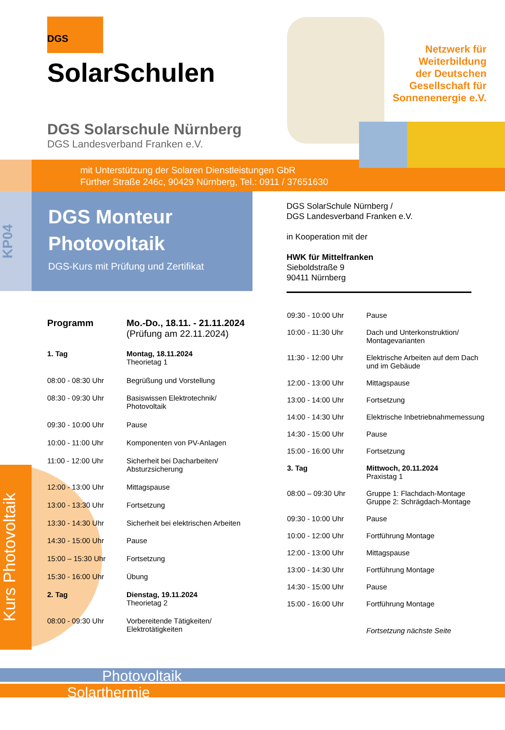DGS
SolarSchulen
Netzwerk für
Weiterbildung
der Deutschen
Gesellschaft für
Sonnenenergie e.V.
DGS Solarschule Nürnberg
DGS Landesverband Franken e.V.
mit Unterstützung der Solaren Dienstleistungen GbR
Fürther Straße 246c, 90429 Nürnberg, Tel.: 0911 / 37651630
KP04
DGS Monteur
Photovoltaik
DGS-Kurs mit Prüfung und Zertifikat
DGS SolarSchule Nürnberg /
DGS Landesverband Franken e.V.
in Kooperation mit der
HWK für Mittelfranken
Sieboldstraße 9
90411 Nürnberg
Kurs Photovoltaik
| Programm | Mo.-Do., 18.11. - 21.11.2024 (Prüfung am 22.11.2024) |
| 1. Tag | Montag, 18.11.2024 Theorietag 1 |
| 08:00 - 08:30 Uhr | Begrüßung und Vorstellung |
| 08:30 - 09:30 Uhr | Basiswissen Elektrotechnik/ Photovoltaik |
| 09:30 - 10:00 Uhr | Pause |
| 10:00 - 11:00 Uhr | Komponenten von PV-Anlagen |
| 11:00 - 12:00 Uhr | Sicherheit bei Dacharbeiten/ Absturzsicherung |
| 12:00 - 13:00 Uhr | Mittagspause |
| 13:00 - 13:30 Uhr | Fortsetzung |
| 13:30 - 14:30 Uhr | Sicherheit bei elektrischen Arbeiten |
| 14:30 - 15:00 Uhr | Pause |
| 15:00 – 15:30 Uhr | Fortsetzung |
| 15:30 - 16:00 Uhr | Übung |
| 2. Tag | Dienstag, 19.11.2024 Theorietag 2 |
| 08:00 - 09:30 Uhr | Vorbereitende Tätigkeiten/ Elektrotätigkeiten |
| 09:30 - 10:00 Uhr | Pause |
| 10:00 - 11:30 Uhr | Dach und Unterkonstruktion/ Montagevarianten |
| 11:30 - 12:00 Uhr | Elektrische Arbeiten auf dem Dach und im Gebäude |
| 12:00 - 13:00 Uhr | Mittagspause |
| 13:00 - 14:00 Uhr | Fortsetzung |
| 14:00 - 14:30 Uhr | Elektrische Inbetriebnahmemessung |
| 14:30 - 15:00 Uhr | Pause |
| 15:00 - 16:00 Uhr | Fortsetzung |
| 3. Tag | Mittwoch, 20.11.2024 Praxistag 1 |
| 08:00 – 09:30 Uhr | Gruppe 1: Flachdach-Montage Gruppe 2: Schrägdach-Montage |
| 09:30 - 10:00 Uhr | Pause |
| 10:00 - 12:00 Uhr | Fortführung Montage |
| 12:00 - 13:00 Uhr | Mittagspause |
| 13:00 - 14:30 Uhr | Fortführung Montage |
| 14:30 - 15:00 Uhr | Pause |
| 15:00 - 16:00 Uhr | Fortführung Montage |
| | Fortsetzung nächste Seite |
Photovoltaik
Solarthermie